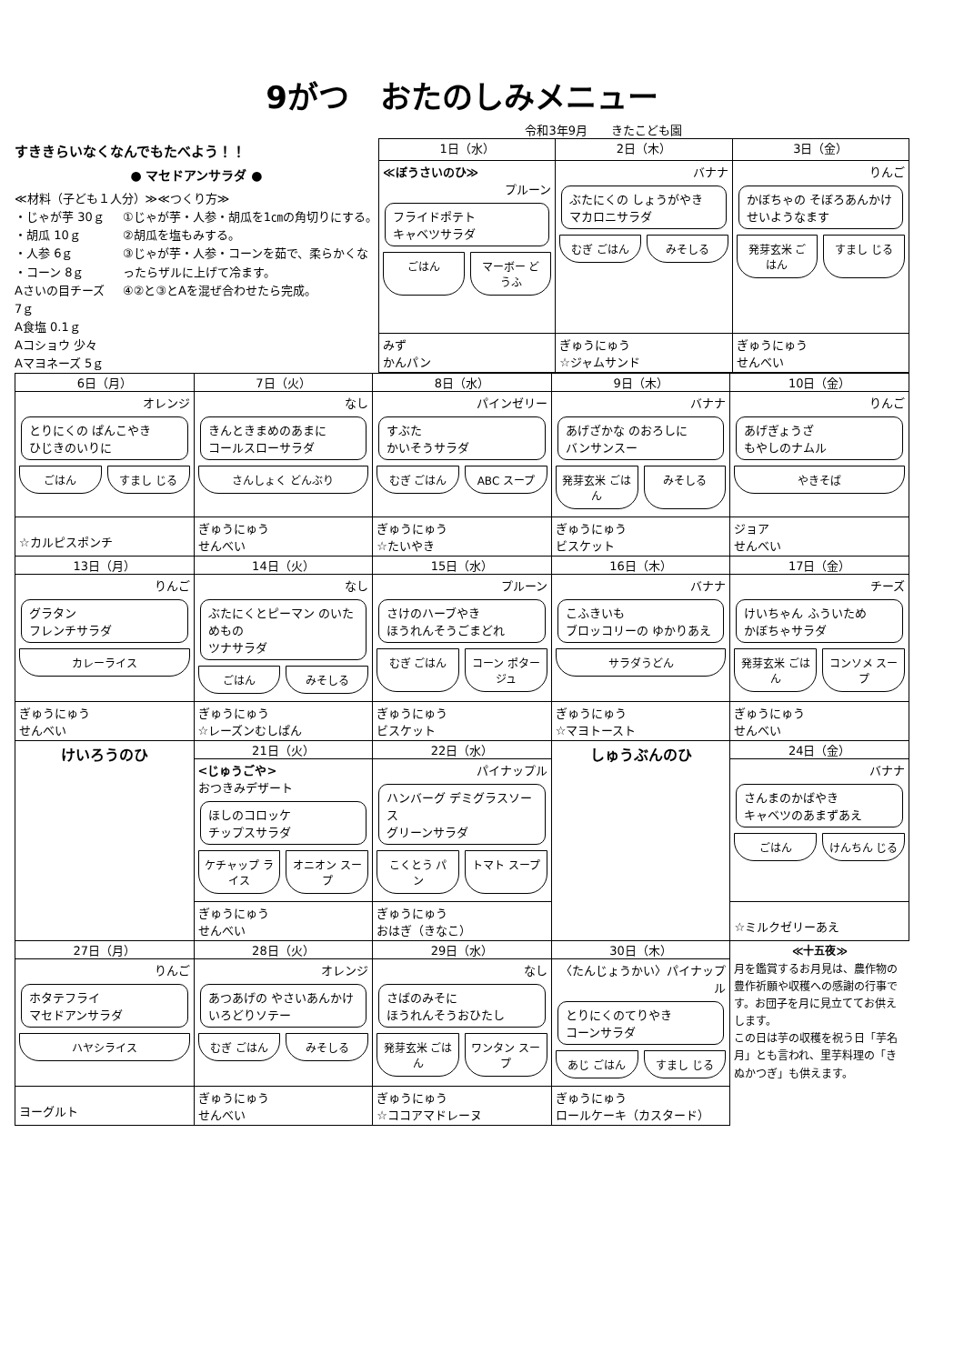9がつ　おたのしみメニュー
令和3年9月　　きたこども園
すききらいなくなんでもたべよう！！
● マセドアンサラダ ●
≪材料（子ども１人分）≫≪つくり方≫
・じゃが芋 30ｇ
・胡瓜 10ｇ
・人参 6ｇ
・コーン 8ｇ
Aさいの目チーズ 7ｇ
A食塩 0.1ｇ
Aコショウ 少々
Aマヨネーズ 5ｇ
①じゃが芋・人参・胡瓜を1㎝の角切りにする。
②胡瓜を塩もみする。
③じゃが芋・人参・コーンを茹で、柔らかくなったらザルに上げて冷ます。
④②と③とAを混ぜ合わせたら完成。
| 1日（水） | 2日（木） | 3日（金） |
| --- | --- | --- |
| ≪ぼうさいのひ≫ プルーン フライドポテト キャベツサラダ ごはん マーボー どうふ | バナナ ぶたにくの しょうがやき マカロニサラダ むぎ ごはん みそしる | りんご かぼちゃの そぼろあんかけ せいようなます 発芽玄米 ごはん すまし じる |
| みず かんパン | ぎゅうにゅう ☆ジャムサンド | ぎゅうにゅう せんべい |
| 6日（月） | 7日（火） | 8日（水） | 9日（木） | 10日（金） |
| --- | --- | --- | --- | --- |
| オレンジ とりにくの ぱんこやき ひじきのいりに ごはん すまし じる | なし きんときまめのあまに コールスローサラダ さんしょく どんぶり | パインゼリー すぶた かいそうサラダ むぎ ごはん ABC スープ | バナナ あげざかな のおろしに バンサンスー 発芽玄米 ごはん みそしる | りんご あげぎょうざ もやしのナムル やきそば |
| ☆カルピスポンチ | ぎゅうにゅう せんべい | ぎゅうにゅう ☆たいやき | ぎゅうにゅう ビスケット | ジョア せんべい |
| 13日（月） | 14日（火） | 15日（水） | 16日（木） | 17日（金） |
| りんご グラタン フレンチサラダ カレーライス | なし ぶたにくとピーマン のいためもの ツナサラダ ごはん みそしる | プルーン さけのハーブやき ほうれんそうごまどれ むぎ ごはん コーン ポタージュ | バナナ こふきいも ブロッコリーの ゆかりあえ サラダうどん | チーズ けいちゃん ふういため かぼちゃサラダ 発芽玄米 ごはん コンソメ スープ |
| ぎゅうにゅう せんべい | ぎゅうにゅう ☆レーズンむしぱん | ぎゅうにゅう ビスケット | ぎゅうにゅう ☆マヨトースト | ぎゅうにゅう せんべい |
| けいろうのひ | 21日（火） | 22日（水） | しゅうぶんのひ | 24日（金） |
| | <じゅうごや> おつきみデザート ほしのコロッケ チップスサラダ ケチャップ ライス オニオン スープ | パイナップル ハンバーグ デミグラスソース グリーンサラダ こくとう パン トマト スープ | | バナナ さんまのかばやき キャベツのあまずあえ ごはん けんちん じる |
| | ぎゅうにゅう せんべい | ぎゅうにゅう おはぎ（きなこ） | | ☆ミルクゼリーあえ |
| 27日（月） | 28日（火） | 29日（水） | 30日（木） | ≪十五夜≫ 月を鑑賞するお月見は、農作物の豊作祈願や収穫への感謝の行事です。お団子を月に見立ててお供えします。 この日は芋の収穫を祝う日「芋名月」とも言われ、里芋料理の「きぬかつぎ」も供えます。 |
| りんご ホタテフライ マセドアンサラダ ハヤシライス | オレンジ あつあげの やさいあんかけ いろどりソテー むぎ ごはん みそしる | なし さばのみそに ほうれんそうおひたし 発芽玄米 ごはん ワンタン スープ | 〈たんじょうかい〉パイナップル とりにくのてりやき コーンサラダ あじ ごはん すまし じる | |
| ヨーグルト | ぎゅうにゅう せんべい | ぎゅうにゅう ☆ココアマドレーヌ | ぎゅうにゅう ロールケーキ（カスタード） | |